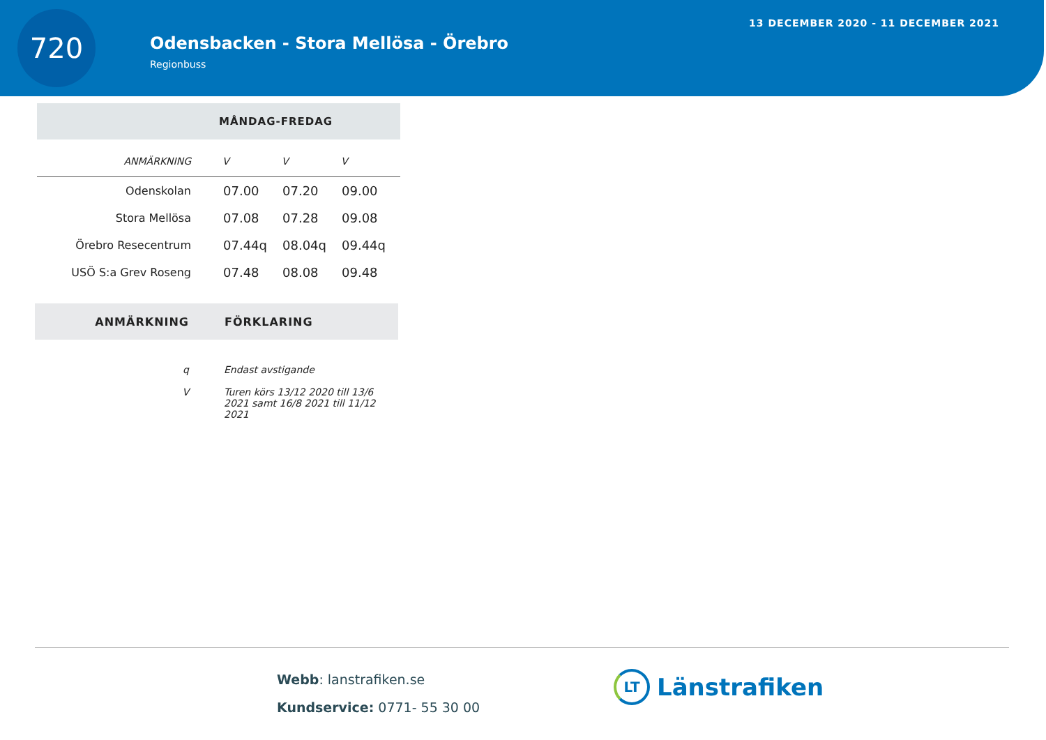720
Odensbacken - Stora Mellösa - Örebro
Regionbuss
13 DECEMBER 2020 - 11 DECEMBER 2021
| MÅNDAG-FREDAG | | | |
| --- | --- | --- | --- |
| ANMÄRKNING | V | V | V |
| Odenskolan | 07.00 | 07.20 | 09.00 |
| Stora Mellösa | 07.08 | 07.28 | 09.08 |
| Örebro Resecentrum | 07.44q | 08.04q | 09.44q |
| USÖ S:a Grev Roseng | 07.48 | 08.08 | 09.48 |
| ANMÄRKNING | FÖRKLARING |
| --- | --- |
| q | Endast avstigande |
| V | Turen körs 13/12 2020 till 13/6 2021 samt 16/8 2021 till 11/12 2021 |
Webb: lanstrafiken.se
Kundservice: 0771- 55 30 00
LT Länstrafiken